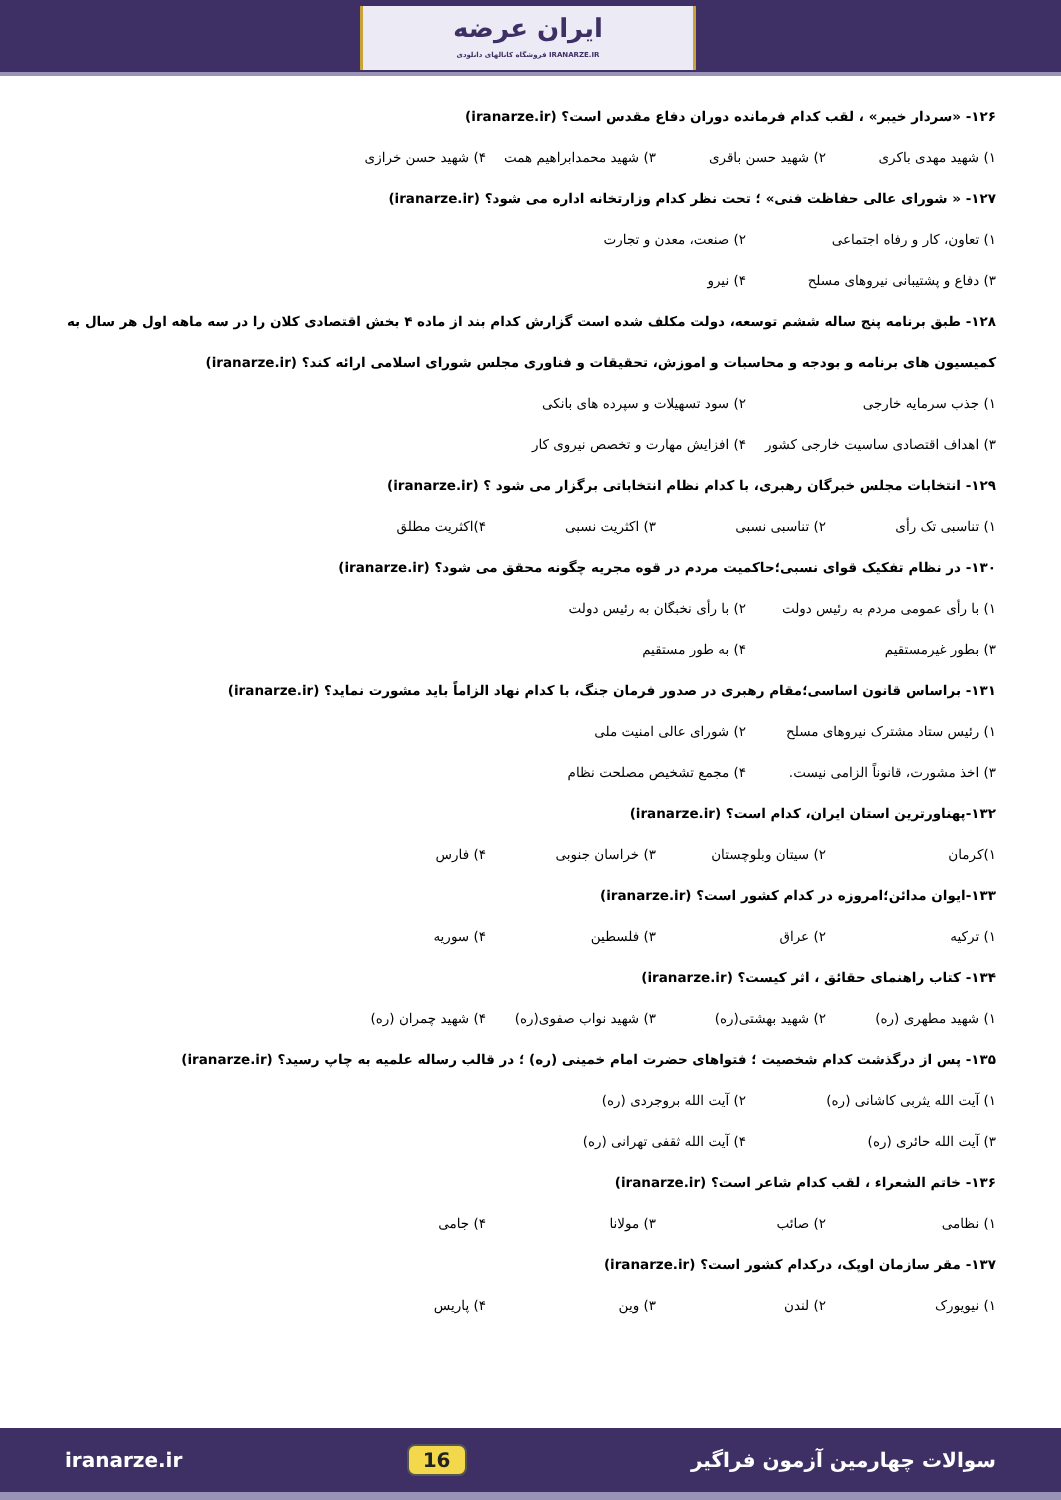ایران عرضه
فروشگاه کانالهای دانلودی IRANARZE.IR
۱۲۶- «سردار خیبر» ، لقب کدام فرمانده دوران دفاع مقدس است؟ (iranarze.ir)
۱) شهید مهدی باکری ۲) شهید حسن باقری ۳) شهید محمدابراهیم همت ۴) شهید حسن خرازی
۱۲۷- « شورای عالی حفاظت فنی» ؛ تحت نظر کدام وزارتخانه اداره می شود؟ (iranarze.ir)
۱) تعاون، کار و رفاه اجتماعی ۲) صنعت، معدن و تجارت
۳) دفاع و پشتیبانی نیروهای مسلح ۴) نیرو
۱۲۸- طبق برنامه پنج ساله ششم توسعه، دولت مکلف شده است گزارش کدام بند از ماده ۴ بخش اقتصادی کلان را در سه ماهه اول هر سال به کمیسیون های برنامه و بودجه و محاسبات و اموزش، تحقیقات و فناوری مجلس شورای اسلامی ارائه کند؟ (iranarze.ir)
۱) جذب سرمایه خارجی ۲) سود تسهیلات و سپرده های بانکی
۳) اهداف اقتصادی ساسیت خارجی کشور ۴) افزایش مهارت و تخصص نیروی کار
۱۲۹- انتخابات مجلس خبرگان رهبری، با کدام نظام انتخاباتی برگزار می شود ؟ (iranarze.ir)
۱) تناسبی تک رأی ۲) تناسبی نسبی ۳) اکثریت نسبی ۴)اکثریت مطلق
۱۳۰- در نظام تفکیک قوای نسبی؛حاکمیت مردم در قوه مجریه چگونه محقق می شود؟ (iranarze.ir)
۱) با رأی عمومی مردم به رئیس دولت ۲) با رأی نخبگان به رئیس دولت
۳) بطور غیرمستقیم ۴) به طور مستقیم
۱۳۱- براساس قانون اساسی؛مقام رهبری در صدور فرمان جنگ، با کدام نهاد الزاماً باید مشورت نماید؟ (iranarze.ir)
۱) رئیس ستاد مشترک نیروهای مسلح ۲) شورای عالی امنیت ملی
۳) اخذ مشورت، قانوناً الزامی نیست. ۴) مجمع تشخیص مصلحت نظام
۱۳۲-پهناورترین استان ایران، کدام است؟ (iranarze.ir)
۱)کرمان ۲) سیتان وبلوچستان ۳) خراسان جنوبی ۴) فارس
۱۳۳-ایوان مدائن؛امروزه در کدام کشور است؟ (iranarze.ir)
۱) ترکیه ۲) عراق ۳) فلسطین ۴) سوریه
۱۳۴- کتاب راهنمای حقائق ، اثر کیست؟ (iranarze.ir)
۱) شهید مطهری (ره) ۲) شهید بهشتی(ره) ۳) شهید نواب صفوی(ره) ۴) شهید چمران (ره)
۱۳۵- پس از درگذشت کدام شخصیت ؛ فتواهای حضرت امام خمینی (ره) ؛ در قالب رساله علمیه به چاپ رسید؟ (iranarze.ir)
۱) آیت الله یثربی کاشانی (ره) ۲) آیت الله بروجردی (ره)
۳) آیت الله حائری (ره) ۴) آیت الله ثقفی تهرانی (ره)
۱۳۶- خاتم الشعراء ، لقب کدام شاعر است؟ (iranarze.ir)
۱) نظامی ۲) صائب ۳) مولانا ۴) جامی
۱۳۷- مقر سازمان اوپک، درکدام کشور است؟ (iranarze.ir)
۱) نیویورک ۲) لندن ۳) وین ۴) پاریس
iranarze.ir 16 سوالات چهارمین آزمون فراگیر